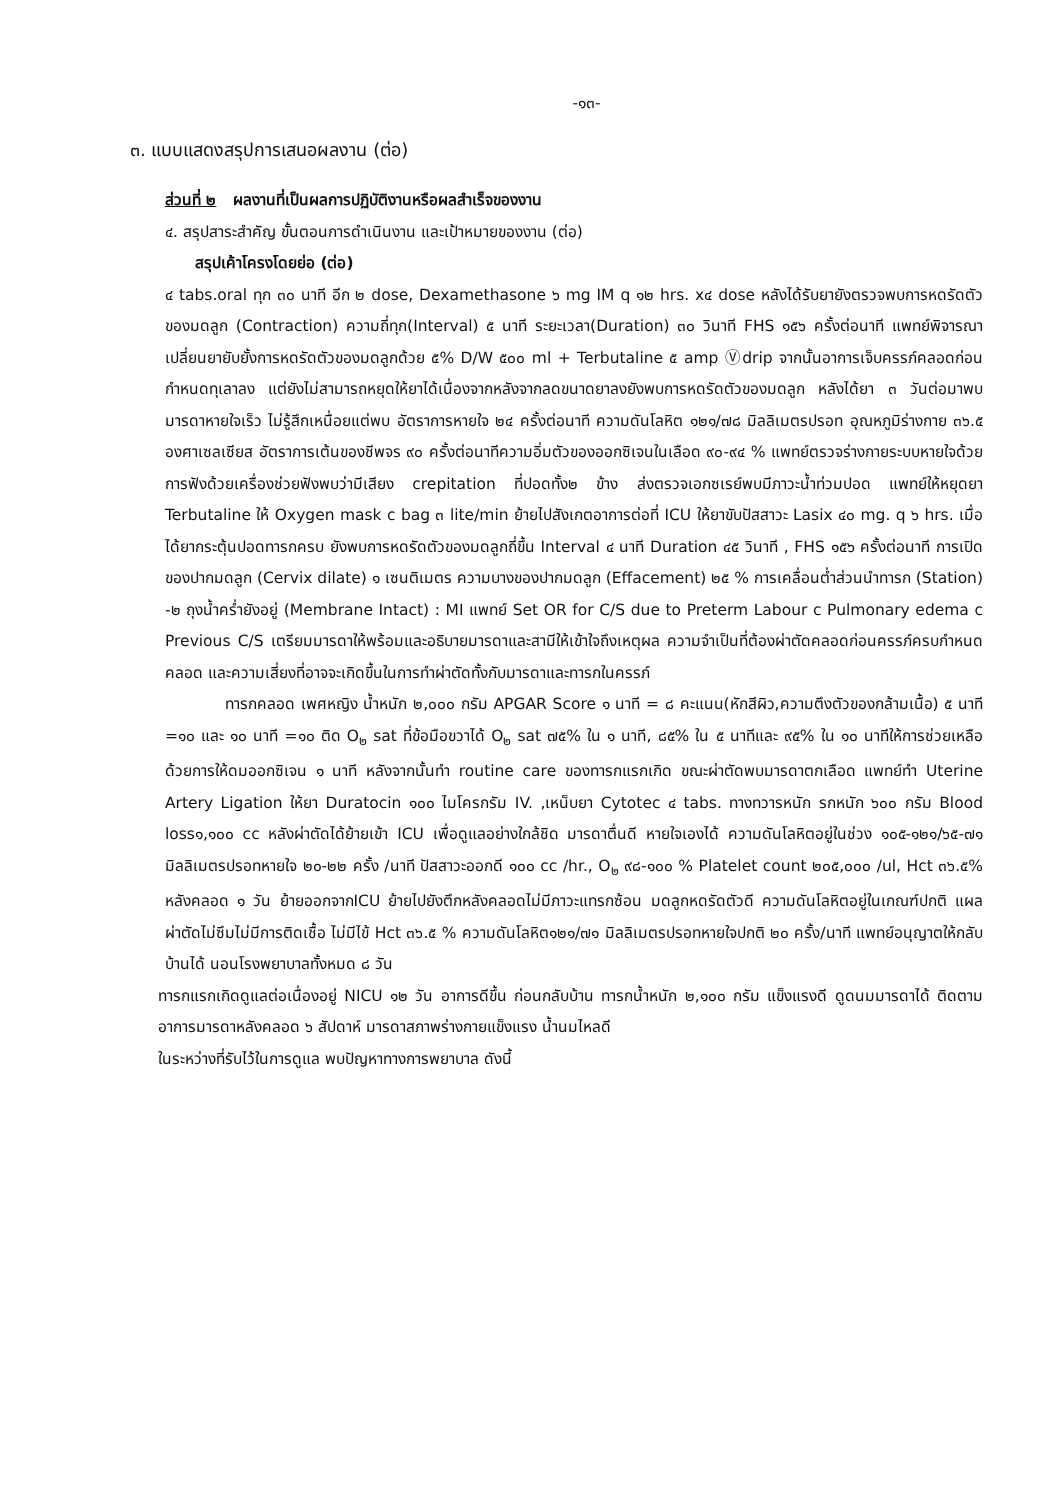-๑๓-
๓. แบบแสดงสรุปการเสนอผลงาน (ต่อ)
ส่วนที่ ๒ ผลงานที่เป็นผลการปฏิบัติงานหรือผลสำเร็จของงาน
๔. สรุปสาระสำคัญ ขั้นตอนการดำเนินงาน และเป้าหมายของงาน (ต่อ)
สรุปเค้าโครงโดยย่อ (ต่อ)
๔ tabs.oral ทุก ๓๐ นาที อีก ๒ dose, Dexamethasone ๖ mg IM q ๑๒ hrs. x๔ dose หลังได้รับยายังตรวจพบการหดรัดตัวของมดลูก (Contraction) ความถี่ทุก(Interval) ๕ นาที ระยะเวลา(Duration) ๓๐ วินาที FHS ๑๕๖ ครั้งต่อนาที แพทย์พิจารณาเปลี่ยนยายับยั้งการหดรัดตัวของมดลูกด้วย ๕% D/W ๕๐๐ ml + Terbutaline ๕ amp Ⓥdrip จากนั้นอาการเจ็บครรภ์คลอดก่อนกำหนดทุเลาลง แต่ยังไม่สามารถหยุดให้ยาได้เนื่องจากหลังจากลดขนาดยาลงยังพบการหดรัดตัวของมดลูก หลังได้ยา ๓ วันต่อมาพบมารดาหายใจเร็ว ไม่รู้สึกเหนื่อยแต่พบ อัตราการหายใจ ๒๔ ครั้งต่อนาที ความดันโลหิต ๑๒๑/๗๘ มิลลิเมตรปรอท อุณหภูมิร่างกาย ๓๖.๕ องศาเซลเซียส อัตราการเต้นของชีพจร ๙๐ ครั้งต่อนาทีความอิ่มตัวของออกซิเจนในเลือด ๙๐-๙๔ % แพทย์ตรวจร่างกายระบบหายใจด้วยการฟังด้วยเครื่องช่วยฟังพบว่ามีเสียง crepitation ที่ปอดทั้ง๒ ข้าง ส่งตรวจเอกซเรย์พบมีภาวะน้ำท่วมปอด แพทย์ให้หยุดยา Terbutaline ให้ Oxygen mask c bag ๓ lite/min ย้ายไปสังเกตอาการต่อที่ ICU ให้ยาขับปัสสาวะ Lasix ๔๐ mg. q ๖ hrs. เมื่อได้ยากระตุ้นปอดทารกครบ ยังพบการหดรัดตัวของมดลูกถี่ขึ้น Interval ๔ นาที Duration ๔๕ วินาที , FHS ๑๕๖ ครั้งต่อนาที การเปิดของปากมดลูก (Cervix dilate) ๑ เซนติเมตร ความบางของปากมดลูก (Effacement) ๒๕ % การเคลื่อนต่ำส่วนนำทารก (Station) -๒ ถุงน้ำคร่ำยังอยู่ (Membrane Intact) : MI แพทย์ Set OR for C/S due to Preterm Labour c Pulmonary edema c Previous C/S เตรียมมารดาให้พร้อมและอธิบายมารดาและสามีให้เข้าใจถึงเหตุผล ความจำเป็นที่ต้องผ่าตัดคลอดก่อนครรภ์ครบกำหนดคลอด และความเสี่ยงที่อาจจะเกิดขึ้นในการทำผ่าตัดทั้งกับมารดาและทารกในครรภ์
ทารกคลอด เพศหญิง น้ำหนัก ๒,๐๐๐ กรัม APGAR Score ๑ นาที = ๘ คะแนน(หักสีผิว,ความตึงตัวของกล้ามเนื้อ) ๕ นาที =๑๐ และ ๑๐ นาที =๑๐ ติด O<sub>๒</sub> sat ที่ข้อมือขวาได้ O<sub>๒</sub> sat ๗๕% ใน ๑ นาที, ๘๕% ใน ๕ นาทีและ ๙๕% ใน ๑๐ นาทีให้การช่วยเหลือด้วยการให้ดมออกซิเจน ๑ นาที หลังจากนั้นทำ routine care ของทารกแรกเกิด ขณะผ่าตัดพบมารดาตกเลือด แพทย์ทำ Uterine Artery Ligation ให้ยา Duratocin ๑๐๐ ไมโครกรัม IV. ,เหน็บยา Cytotec ๔ tabs. ทางทวารหนัก รกหนัก ๖๐๐ กรัม Blood loss๑,๑๐๐ cc หลังผ่าตัดได้ย้ายเข้า ICU เพื่อดูแลอย่างใกล้ชิด มารดาตื่นดี หายใจเองได้ ความดันโลหิตอยู่ในช่วง ๑๐๕-๑๒๑/๖๕-๗๑ มิลลิเมตรปรอทหายใจ ๒๐-๒๒ ครั้ง /นาที ปัสสาวะออกดี ๑๐๐ cc /hr., O<sub>๒</sub> ๙๘-๑๐๐ % Platelet count ๒๐๕,๐๐๐ /ul, Hct ๓๖.๕% หลังคลอด ๑ วัน ย้ายออกจากICU ย้ายไปยังตึกหลังคลอดไม่มีภาวะแทรกซ้อน มดลูกหดรัดตัวดี ความดันโลหิตอยู่ในเกณฑ์ปกติ แผลผ่าตัดไม่ซึมไม่มีการติดเชื้อ ไม่มีไข้ Hct ๓๖.๕ % ความดันโลหิต๑๒๑/๗๑ มิลลิเมตรปรอทหายใจปกติ ๒๐ ครั้ง/นาที แพทย์อนุญาตให้กลับบ้านได้ นอนโรงพยาบาลทั้งหมด ๘ วัน
ทารกแรกเกิดดูแลต่อเนื่องอยู่ NICU ๑๒ วัน อาการดีขึ้น ก่อนกลับบ้าน ทารกน้ำหนัก ๒,๑๐๐ กรัม แข็งแรงดี ดูดนมมารดาได้ ติดตามอาการมารดาหลังคลอด ๖ สัปดาห์ มารดาสภาพร่างกายแข็งแรง น้ำนมไหลดี
ในระหว่างที่รับไว้ในการดูแล พบปัญหาทางการพยาบาล ดังนี้